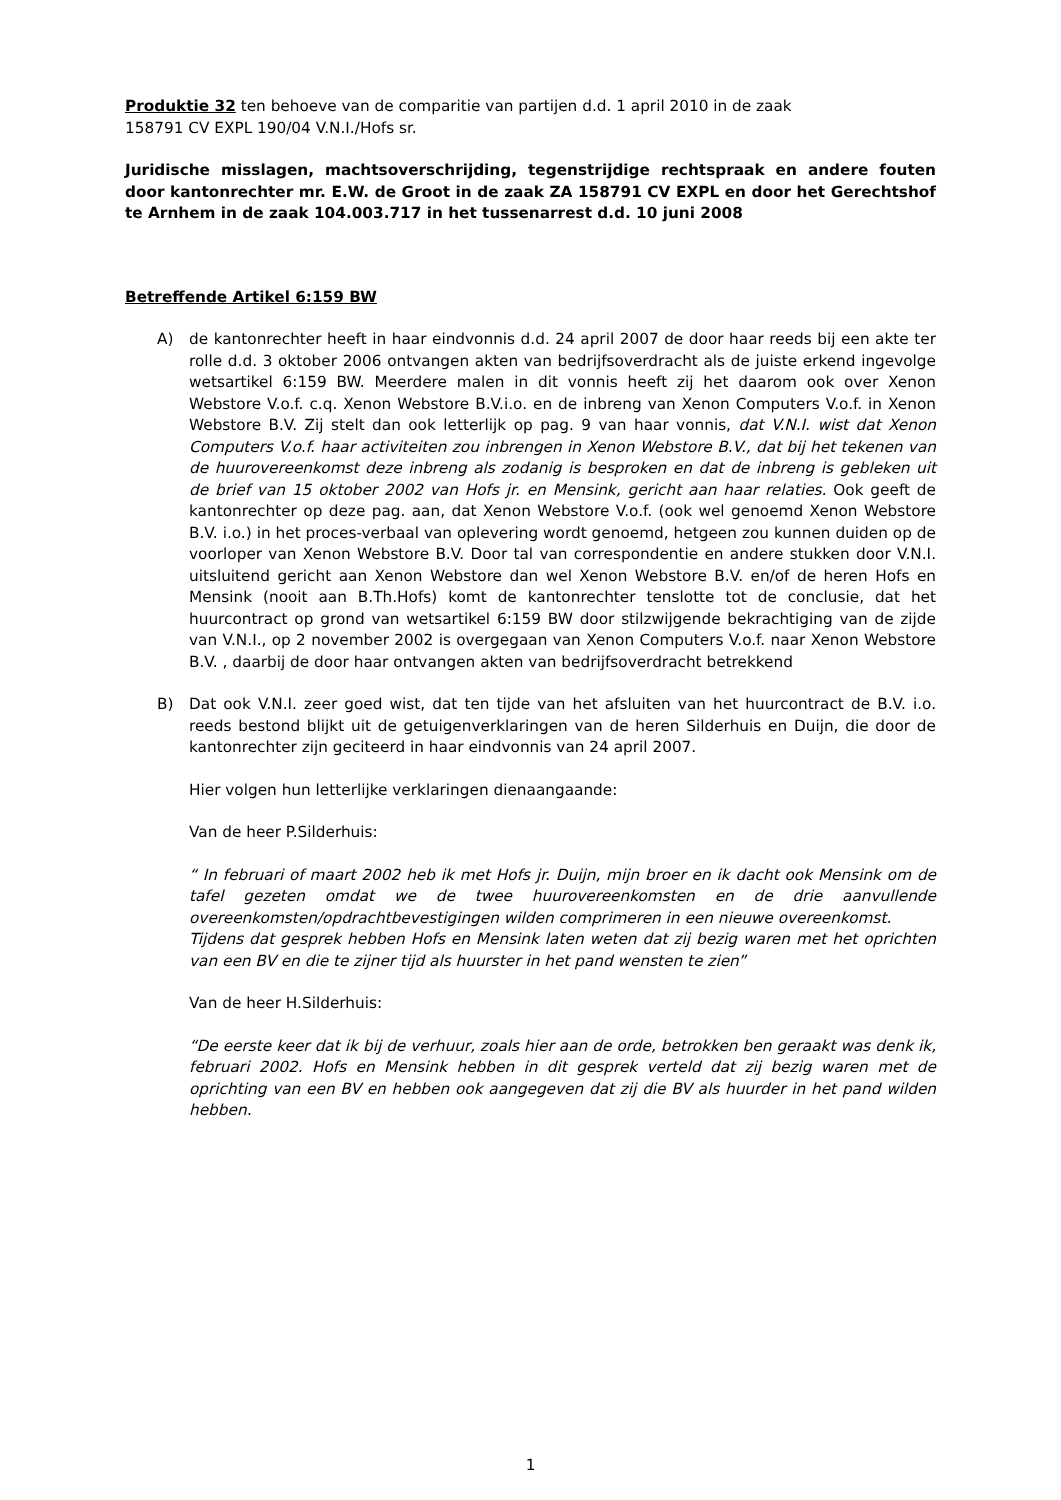Produktie 32 ten behoeve van de comparitie van partijen d.d. 1 april 2010 in de zaak
158791 CV EXPL 190/04 V.N.I./Hofs sr.
Juridische misslagen, machtsoverschrijding, tegenstrijdige rechtspraak en andere fouten door kantonrechter mr. E.W. de Groot in de zaak ZA 158791 CV EXPL en door het Gerechtshof te Arnhem in de zaak 104.003.717 in het tussenarrest d.d. 10 juni 2008
Betreffende Artikel 6:159 BW
A) de kantonrechter heeft in haar eindvonnis d.d. 24 april 2007 de door haar reeds bij een akte ter rolle d.d. 3 oktober 2006 ontvangen akten van bedrijfsoverdracht als de juiste erkend ingevolge wetsartikel 6:159 BW. Meerdere malen in dit vonnis heeft zij het daarom ook over Xenon Webstore V.o.f. c.q. Xenon Webstore B.V.i.o. en de inbreng van Xenon Computers V.o.f. in Xenon Webstore B.V. Zij stelt dan ook letterlijk op pag. 9 van haar vonnis, dat V.N.I. wist dat Xenon Computers V.o.f. haar activiteiten zou inbrengen in Xenon Webstore B.V., dat bij het tekenen van de huurovereenkomst deze inbreng als zodanig is besproken en dat de inbreng is gebleken uit de brief van 15 oktober 2002 van Hofs jr. en Mensink, gericht aan haar relaties. Ook geeft de kantonrechter op deze pag. aan, dat Xenon Webstore V.o.f. (ook wel genoemd Xenon Webstore B.V. i.o.) in het proces-verbaal van oplevering wordt genoemd, hetgeen zou kunnen duiden op de voorloper van Xenon Webstore B.V. Door tal van correspondentie en andere stukken door V.N.I. uitsluitend gericht aan Xenon Webstore dan wel Xenon Webstore B.V. en/of de heren Hofs en Mensink (nooit aan B.Th.Hofs) komt de kantonrechter tenslotte tot de conclusie, dat het huurcontract op grond van wetsartikel 6:159 BW door stilzwijgende bekrachtiging van de zijde van V.N.I., op 2 november 2002 is overgegaan van Xenon Computers V.o.f. naar Xenon Webstore B.V. , daarbij de door haar ontvangen akten van bedrijfsoverdracht betrekkend
B) Dat ook V.N.I. zeer goed wist, dat ten tijde van het afsluiten van het huurcontract de B.V. i.o. reeds bestond blijkt uit de getuigenverklaringen van de heren Silderhuis en Duijn, die door de kantonrechter zijn geciteerd in haar eindvonnis van 24 april 2007.
Hier volgen hun letterlijke verklaringen dienaangaande:
Van de heer P.Silderhuis:
“ In februari of maart 2002 heb ik met Hofs jr. Duijn, mijn broer en ik dacht ook Mensink om de tafel gezeten omdat we de twee huurovereenkomsten en de drie aanvullende overeenkomsten/opdrachtbevestigingen wilden comprimeren in een nieuwe overeenkomst.
Tijdens dat gesprek hebben Hofs en Mensink laten weten dat zij bezig waren met het oprichten van een BV en die te zijner tijd als huurster in het pand wensten te zien”
Van de heer H.Silderhuis:
“De eerste keer dat ik bij de verhuur, zoals hier aan de orde, betrokken ben geraakt was denk ik, februari 2002. Hofs en Mensink hebben in dit gesprek verteld dat zij bezig waren met de oprichting van een BV en hebben ook aangegeven dat zij die BV als huurder in het pand wilden hebben.
1